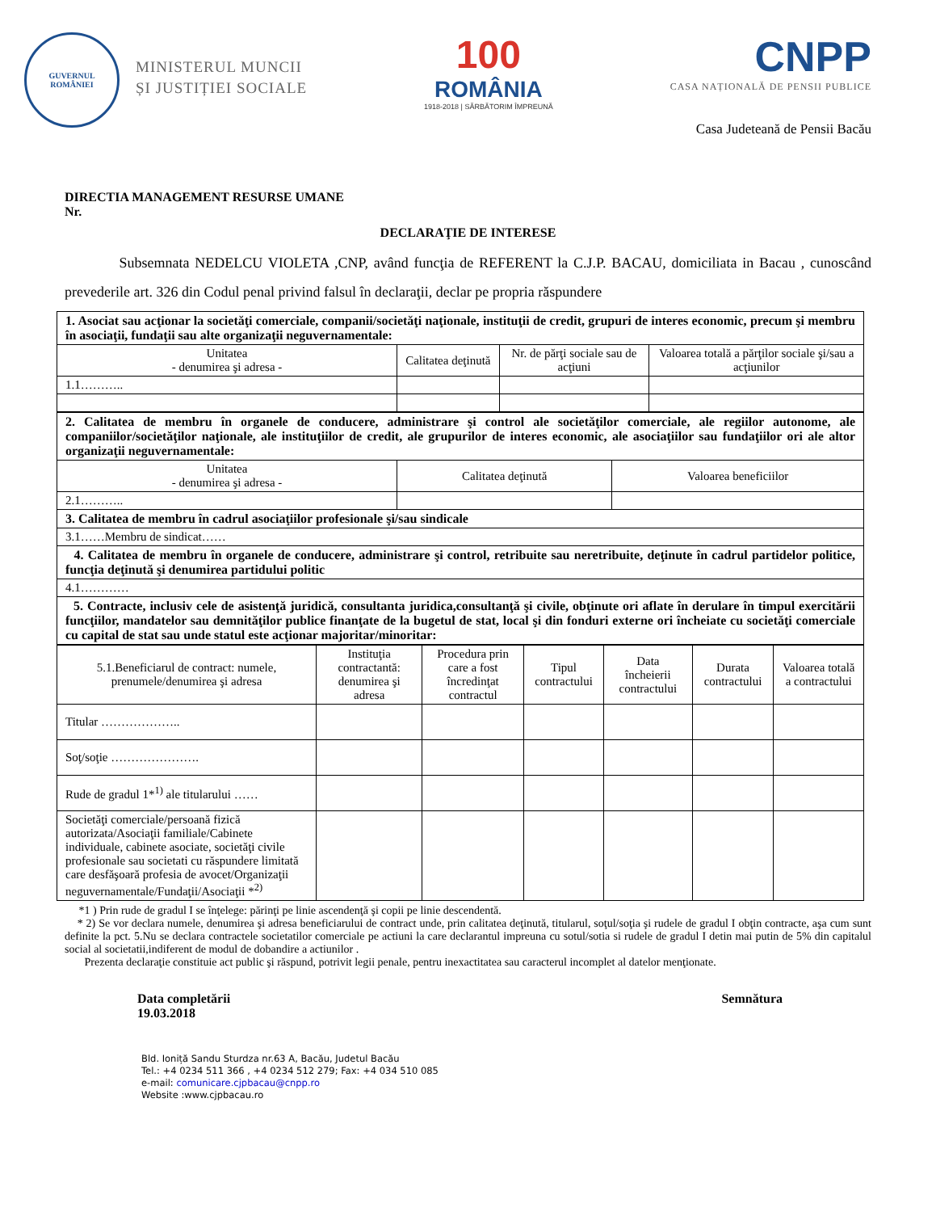GUVERNUL
ROMÂNIEI
MINISTERUL MUNCII
ȘI JUSTIȚIEI SOCIALE
100
ROMÂNIA
1918-2018 | SĂRBĂTORIM ÎMPREUNĂ
CNPP
CASA NAȚIONALĂ DE PENSII PUBLICE
Casa Judeteană de Pensii Bacău
DIRECTIA MANAGEMENT RESURSE UMANE
Nr.
DECLARAŢIE DE INTERESE
Subsemnata NEDELCU VIOLETA ,CNP, având funcţia de REFERENT la C.J.P. BACAU, domiciliata in Bacau , cunoscând prevederile art. 326 din Codul penal privind falsul în declaraţii, declar pe propria răspundere
| 1. Asociat sau acţionar la societăţi comerciale, companii/societăţi naţionale, instituţii de credit, grupuri de interes economic, precum şi membru în asociaţii, fundaţii sau alte organizaţii neguvernamentale: | | | |
| Unitatea - denumirea şi adresa - | Calitatea deţinută | Nr. de părţi sociale sau de acţiuni | Valoarea totală a părţilor sociale şi/sau a acţiunilor |
| 1.1……….. | | | |
| 2. Calitatea de membru în organele de conducere, administrare şi control ale societăţilor comerciale, ale regiilor autonome, ale companiilor/societăţilor naţionale, ale instituţiilor de credit, ale grupurilor de interes economic, ale asociaţiilor sau fundaţiilor ori ale altor organizaţii neguvernamentale: | | |
| Unitatea - denumirea şi adresa - | Calitatea deţinută | Valoarea beneficiilor |
| 2.1……….. | | |
| 3. Calitatea de membru în cadrul asociaţiilor profesionale şi/sau sindicale | | |
| 3.1……Membru de sindicat…… | | |
| 4. Calitatea de membru în organele de conducere, administrare şi control, retribuite sau neretribuite, deţinute în cadrul partidelor politice, funcţia deţinută şi denumirea partidului politic | | |
| 4.1………… | | |
| 5. Contracte, inclusiv cele de asistenţă juridică, consultanta juridica,consultanţă şi civile, obţinute ori aflate în derulare în timpul exercitării funcţiilor, mandatelor sau demnităţilor publice finanţate de la bugetul de stat, local şi din fonduri externe ori încheiate cu societăţi comerciale cu capital de stat sau unde statul este acţionar majoritar/minoritar: | | |
| 5.1.Beneficiarul de contract: numele, prenumele/denumirea şi adresa | Instituţia contractantă: denumirea şi adresa | Procedura prin care a fost încredinţat contractul | Tipul contractului | Data încheierii contractului | Durata contractului | Valoarea totală a contractului |
| --- | --- | --- | --- | --- | --- | --- |
| Titular ……………….. | | | | | | |
| Soţ/soţie …………………. | | | | | | |
| Rude de gradul 1*<sup>1)</sup> ale titularului …… | | | | | | |
| Societăţi comerciale/persoană fizică autorizata/Asociaţii familiale/Cabinete individuale, cabinete asociate, societăţi civile profesionale sau societati cu răspundere limitată care desfăşoară profesia de avocet/Organizaţii neguvernamentale/Fundaţii/Asociaţii *<sup>2)</sup> | | | | | | |
*1 ) Prin rude de gradul I se înţelege: părinţi pe linie ascendenţă şi copii pe linie descendentă.
* 2) Se vor declara numele, denumirea şi adresa beneficiarului de contract unde, prin calitatea deţinută, titularul, soţul/soţia şi rudele de gradul I obţin contracte, aşa cum sunt definite la pct. 5.Nu se declara contractele societatilor comerciale pe actiuni la care declarantul impreuna cu sotul/sotia si rudele de gradul I detin mai putin de 5% din capitalul social al societatii,indiferent de modul de dobandire a actiunilor .
Prezenta declaraţie constituie act public şi răspund, potrivit legii penale, pentru inexactitatea sau caracterul incomplet al datelor menţionate.
Data completării
19.03.2018
Semnătura
Bld. Ioniță Sandu Sturdza nr.63 A, Bacău, Judetul Bacău
Tel.: +4 0234 511 366 , +4 0234 512 279; Fax: +4 034 510 085
e-mail: comunicare.cjpbacau@cnpp.ro
Website :www.cjpbacau.ro